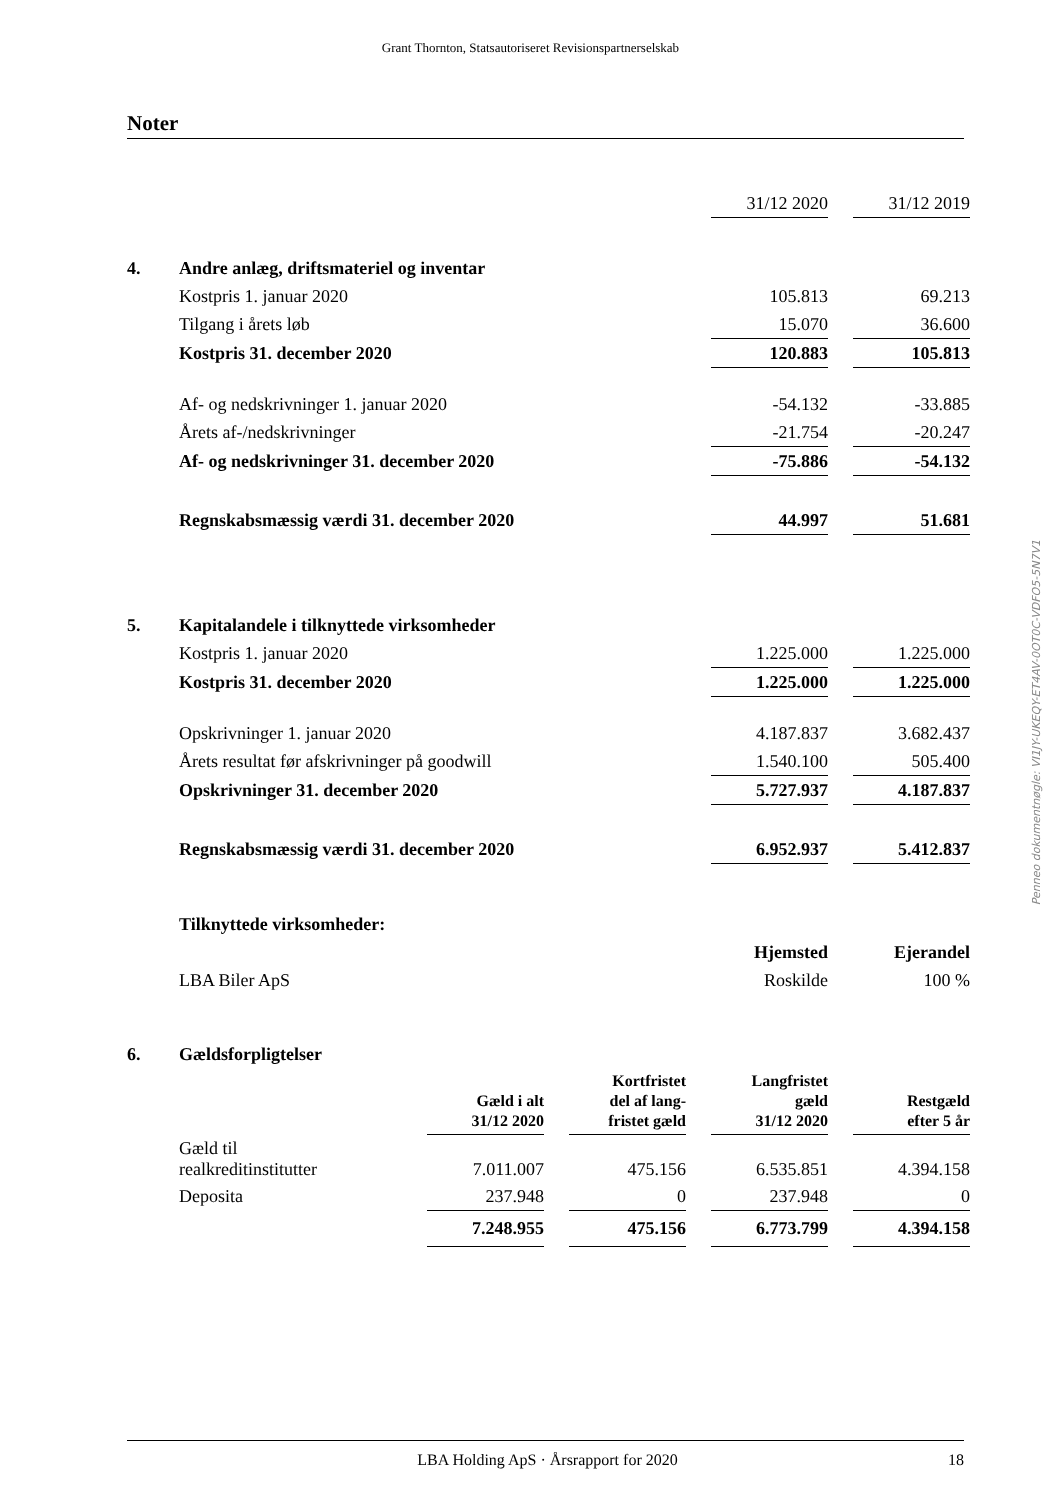Grant Thornton, Statsautoriseret Revisionspartnerselskab
Noter
| | | 31/12 2020 | | 31/12 2019 |
| 4. | Andre anlæg, driftsmateriel og inventar | | | |
| | Kostpris 1. januar 2020 | 105.813 | | 69.213 |
| | Tilgang i årets løb | 15.070 | | 36.600 |
| | Kostpris 31. december 2020 | 120.883 | | 105.813 |
| | Af- og nedskrivninger 1. januar 2020 | -54.132 | | -33.885 |
| | Årets af-/nedskrivninger | -21.754 | | -20.247 |
| | Af- og nedskrivninger 31. december 2020 | -75.886 | | -54.132 |
| | Regnskabsmæssig værdi 31. december 2020 | 44.997 | | 51.681 |
| 5. | Kapitalandele i tilknyttede virksomheder | | | |
| | Kostpris 1. januar 2020 | 1.225.000 | | 1.225.000 |
| | Kostpris 31. december 2020 | 1.225.000 | | 1.225.000 |
| | Opskrivninger 1. januar 2020 | 4.187.837 | | 3.682.437 |
| | Årets resultat før afskrivninger på goodwill | 1.540.100 | | 505.400 |
| | Opskrivninger 31. december 2020 | 5.727.937 | | 4.187.837 |
| | Regnskabsmæssig værdi 31. december 2020 | 6.952.937 | | 5.412.837 |
| | Tilknyttede virksomheder: | | | |
| | | Hjemsted | | Ejerandel |
| | LBA Biler ApS | Roskilde | | 100 % |
| 6. | Gældsforpligtelser | | | |
| | | Gæld i alt 31/12 2020 | | Kortfristet del af lang- fristet gæld | | Langfristet gæld 31/12 2020 | | Restgæld efter 5 år |
| | Gæld til realkreditinstitutter | 7.011.007 | | 475.156 | | 6.535.851 | | 4.394.158 |
| | Deposita | 237.948 | | 0 | | 237.948 | | 0 |
| | | 7.248.955 | | 475.156 | | 6.773.799 | | 4.394.158 |
Penneo dokumentnøgle: VI1JY-UKEQY-ET4AV-0OT0C-VDFO5-5N7V1
LBA Holding ApS · Årsrapport for 2020 18